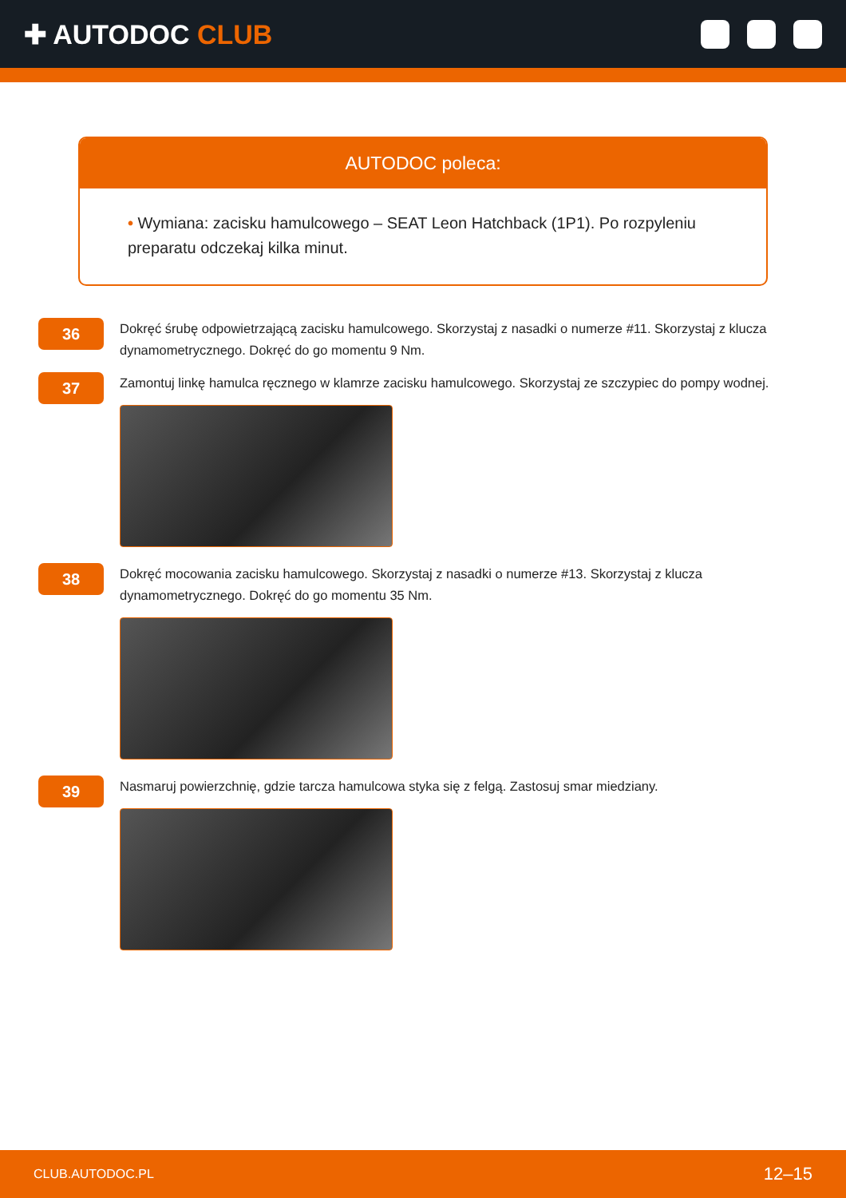✚ AUTODOC CLUB
AUTODOC poleca:
• Wymiana: zacisku hamulcowego – SEAT Leon Hatchback (1P1). Po rozpyleniu preparatu odczekaj kilka minut.
36
Dokręć śrubę odpowietrzającą zacisku hamulcowego. Skorzystaj z nasadki o numerze #11. Skorzystaj z klucza dynamometrycznego. Dokręć do go momentu 9 Nm.
37
Zamontuj linkę hamulca ręcznego w klamrze zacisku hamulcowego. Skorzystaj ze szczypiec do pompy wodnej.
38
Dokręć mocowania zacisku hamulcowego. Skorzystaj z nasadki o numerze #13. Skorzystaj z klucza dynamometrycznego. Dokręć do go momentu 35 Nm.
39
Nasmaruj powierzchnię, gdzie tarcza hamulcowa styka się z felgą. Zastosuj smar miedziany.
CLUB.AUTODOC.PL 12–15